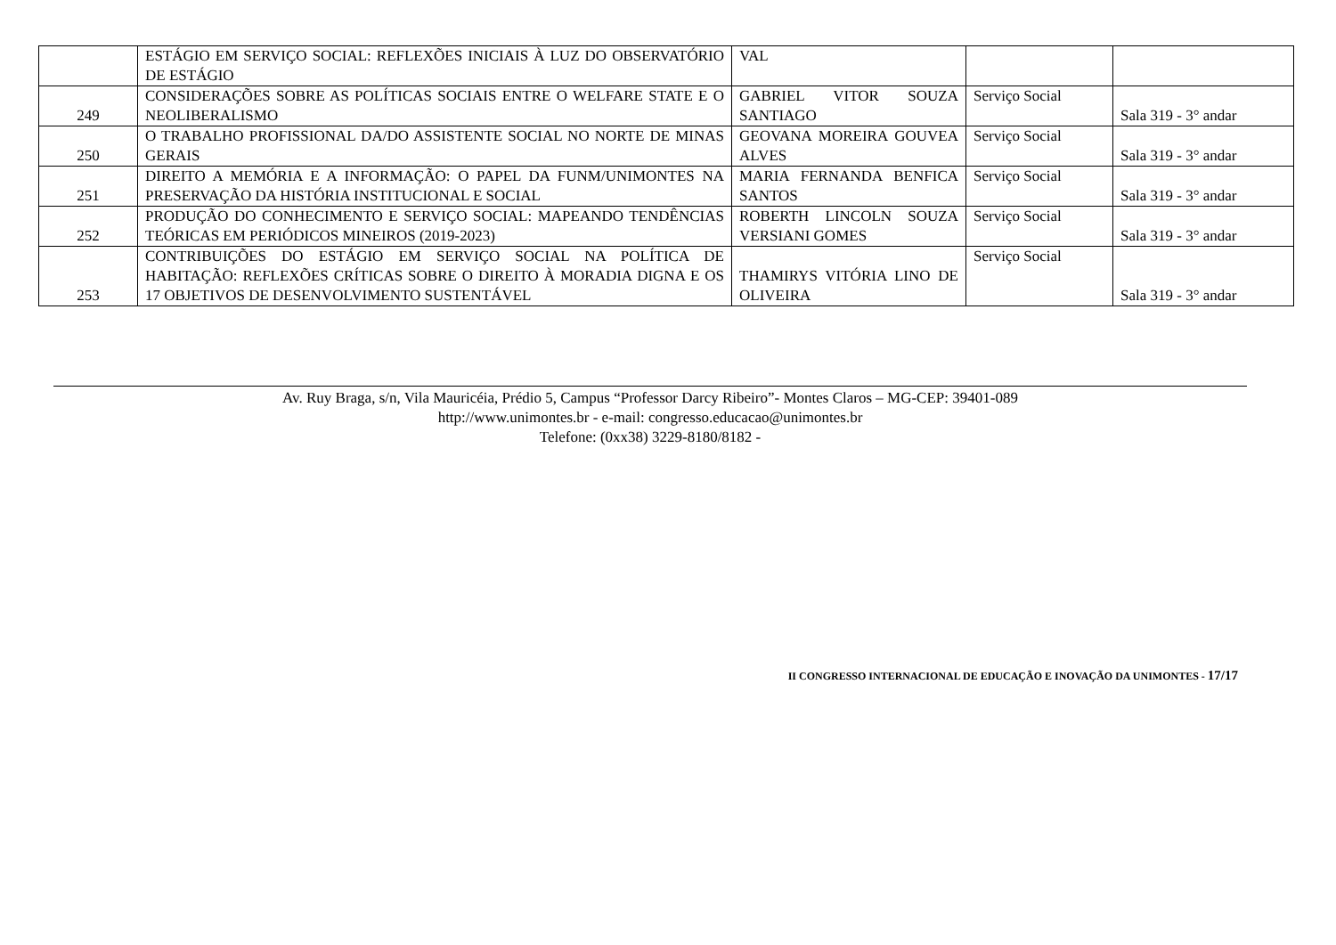| | ESTÁGIO EM SERVIÇO SOCIAL: REFLEXÕES INICIAIS À LUZ DO OBSERVATÓRIO DE ESTÁGIO | VAL | | |
| 249 | CONSIDERAÇÕES SOBRE AS POLÍTICAS SOCIAIS ENTRE O WELFARE STATE E O NEOLIBERALISMO | GABRIEL VITOR SOUZA SANTIAGO | Serviço Social | Sala 319 - 3° andar |
| 250 | O TRABALHO PROFISSIONAL DA/DO ASSISTENTE SOCIAL NO NORTE DE MINAS GERAIS | GEOVANA MOREIRA GOUVEA ALVES | Serviço Social | Sala 319 - 3° andar |
| 251 | DIREITO A MEMÓRIA E A INFORMAÇÃO: O PAPEL DA FUNM/UNIMONTES NA PRESERVAÇÃO DA HISTÓRIA INSTITUCIONAL E SOCIAL | MARIA FERNANDA BENFICA SANTOS | Serviço Social | Sala 319 - 3° andar |
| 252 | PRODUÇÃO DO CONHECIMENTO E SERVIÇO SOCIAL: MAPEANDO TENDÊNCIAS TEÓRICAS EM PERIÓDICOS MINEIROS (2019-2023) | ROBERTH LINCOLN SOUZA VERSIANI GOMES | Serviço Social | Sala 319 - 3° andar |
| 253 | CONTRIBUIÇÕES DO ESTÁGIO EM SERVIÇO SOCIAL NA POLÍTICA DE HABITAÇÃO: REFLEXÕES CRÍTICAS SOBRE O DIREITO À MORADIA DIGNA E OS 17 OBJETIVOS DE DESENVOLVIMENTO SUSTENTÁVEL | THAMIRYS VITÓRIA LINO DE OLIVEIRA | Serviço Social | Sala 319 - 3° andar |
Av. Ruy Braga, s/n, Vila Mauricéia, Prédio 5, Campus “Professor Darcy Ribeiro”- Montes Claros – MG-CEP: 39401-089
http://www.unimontes.br - e-mail: congresso.educacao@unimontes.br
Telefone: (0xx38) 3229-8180/8182 -
II CONGRESSO INTERNACIONAL DE EDUCAÇÃO E INOVAÇÃO DA UNIMONTES - 17/17